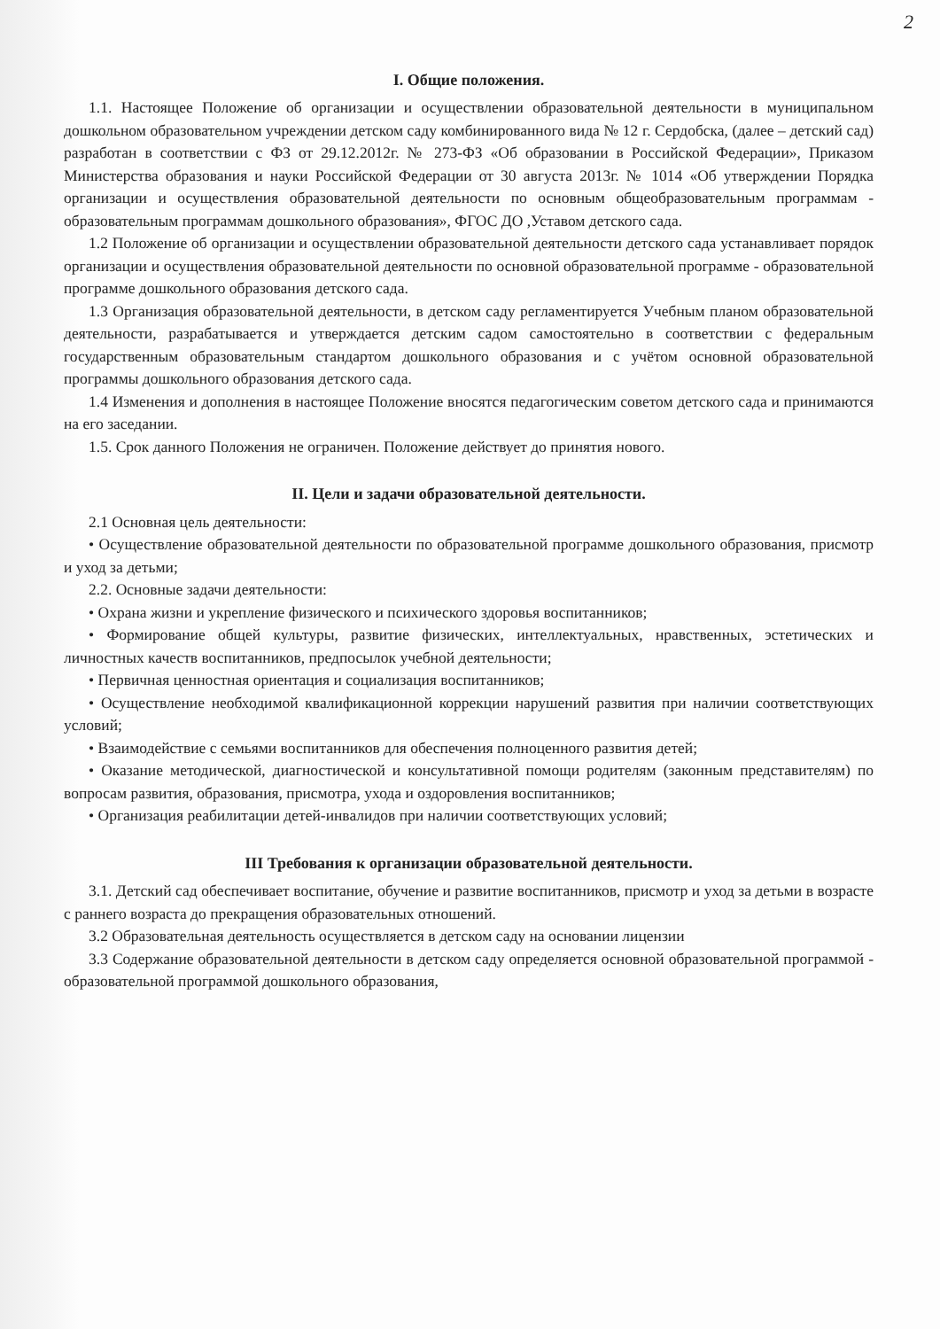2
I. Общие положения.
1.1. Настоящее Положение об организации и осуществлении образовательной деятельности в муниципальном дошкольном образовательном учреждении детском саду комбинированного вида № 12 г. Сердобска, (далее – детский сад) разработан в соответствии с ФЗ от 29.12.2012г. № 273-ФЗ «Об образовании в Российской Федерации», Приказом Министерства образования и науки Российской Федерации от 30 августа 2013г. № 1014 «Об утверждении Порядка организации и осуществления образовательной деятельности по основным общеобразовательным программам - образовательным программам дошкольного образования», ФГОС ДО ,Уставом детского сада.
1.2 Положение об организации и осуществлении образовательной деятельности детского сада устанавливает порядок организации и осуществления образовательной деятельности по основной образовательной программе - образовательной программе дошкольного образования детского сада.
1.3 Организация образовательной деятельности, в детском саду регламентируется Учебным планом образовательной деятельности, разрабатывается и утверждается детским садом самостоятельно в соответствии с федеральным государственным образовательным стандартом дошкольного образования и с учётом основной образовательной программы дошкольного образования детского сада.
1.4 Изменения и дополнения в настоящее Положение вносятся педагогическим советом детского сада и принимаются на его заседании.
1.5. Срок данного Положения не ограничен. Положение действует до принятия нового.
II. Цели и задачи образовательной деятельности.
2.1 Основная цель деятельности:
• Осуществление образовательной деятельности по образовательной программе дошкольного образования, присмотр и уход за детьми;
2.2. Основные задачи деятельности:
• Охрана жизни и укрепление физического и психического здоровья воспитанников;
• Формирование общей культуры, развитие физических, интеллектуальных, нравственных, эстетических и личностных качеств воспитанников, предпосылок учебной деятельности;
• Первичная ценностная ориентация и социализация воспитанников;
• Осуществление необходимой квалификационной коррекции нарушений развития при наличии соответствующих условий;
• Взаимодействие с семьями воспитанников для обеспечения полноценного развития детей;
• Оказание методической, диагностической и консультативной помощи родителям (законным представителям) по вопросам развития, образования, присмотра, ухода и оздоровления воспитанников;
• Организация реабилитации детей-инвалидов при наличии соответствующих условий;
III Требования к организации образовательной деятельности.
3.1. Детский сад обеспечивает воспитание, обучение и развитие воспитанников, присмотр и уход за детьми в возрасте с раннего возраста до прекращения образовательных отношений.
3.2 Образовательная деятельность осуществляется в детском саду на основании лицензии
3.3 Содержание образовательной деятельности в детском саду определяется основной образовательной программой - образовательной программой дошкольного образования,